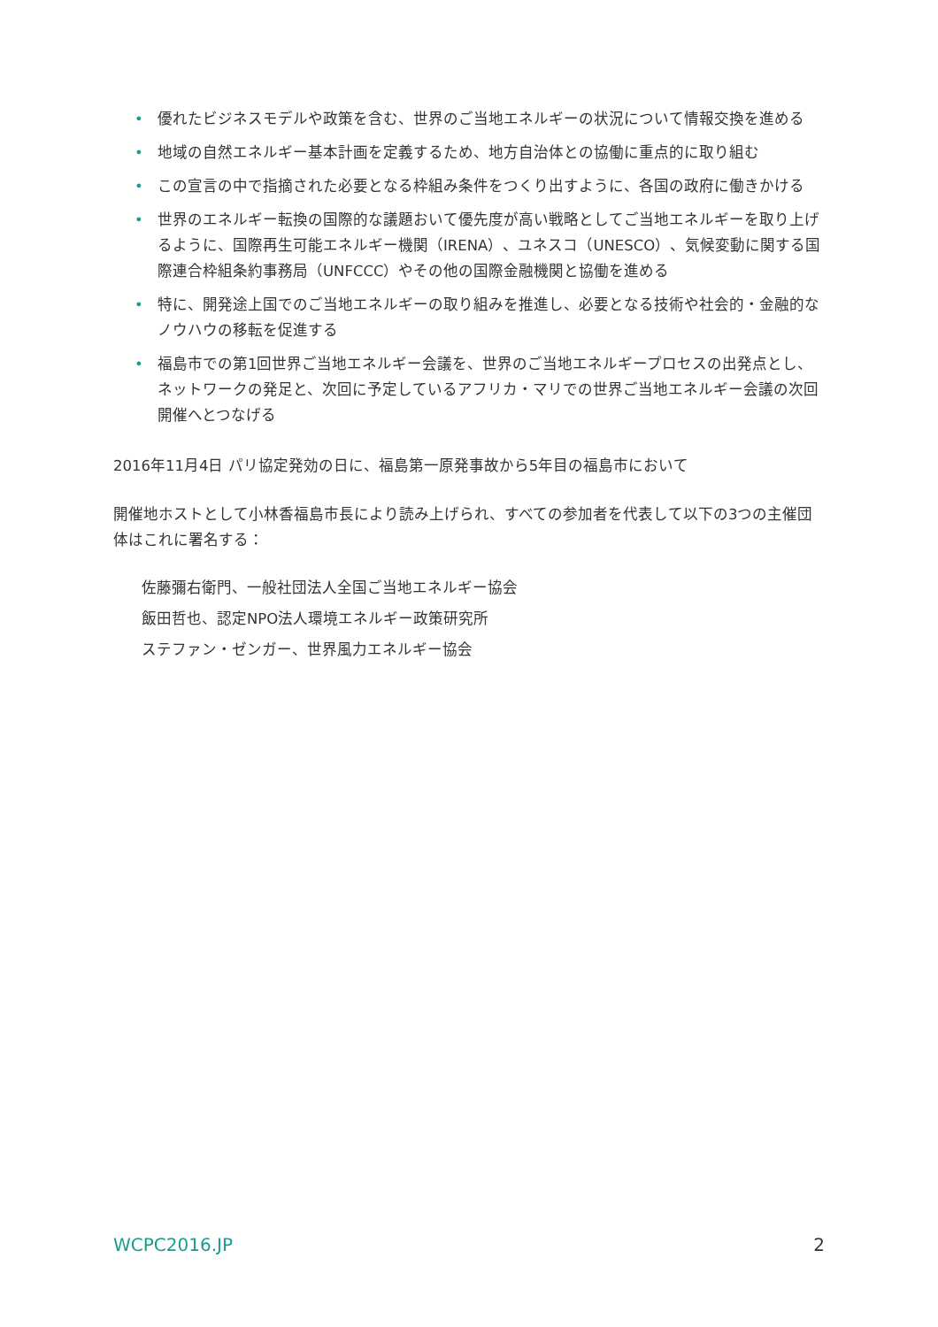• 優れたビジネスモデルや政策を含む、世界のご当地エネルギーの状況について情報交換を進める
• 地域の自然エネルギー基本計画を定義するため、地方自治体との協働に重点的に取り組む
• この宣言の中で指摘された必要となる枠組み条件をつくり出すように、各国の政府に働きかける
• 世界のエネルギー転換の国際的な議題おいて優先度が高い戦略としてご当地エネルギーを取り上げるように、国際再生可能エネルギー機関（IRENA）、ユネスコ（UNESCO）、気候変動に関する国際連合枠組条約事務局（UNFCCC）やその他の国際金融機関と協働を進める
• 特に、開発途上国でのご当地エネルギーの取り組みを推進し、必要となる技術や社会的・金融的なノウハウの移転を促進する
• 福島市での第1回世界ご当地エネルギー会議を、世界のご当地エネルギープロセスの出発点とし、ネットワークの発足と、次回に予定しているアフリカ・マリでの世界ご当地エネルギー会議の次回開催へとつなげる
2016年11月4日 パリ協定発効の日に、福島第一原発事故から5年目の福島市において
開催地ホストとして小林香福島市長により読み上げられ、すべての参加者を代表して以下の3つの主催団体はこれに署名する：
佐藤彌右衛門、一般社団法人全国ご当地エネルギー協会
飯田哲也、認定NPO法人環境エネルギー政策研究所
ステファン・ゼンガー、世界風力エネルギー協会
WCPC2016.JP 2